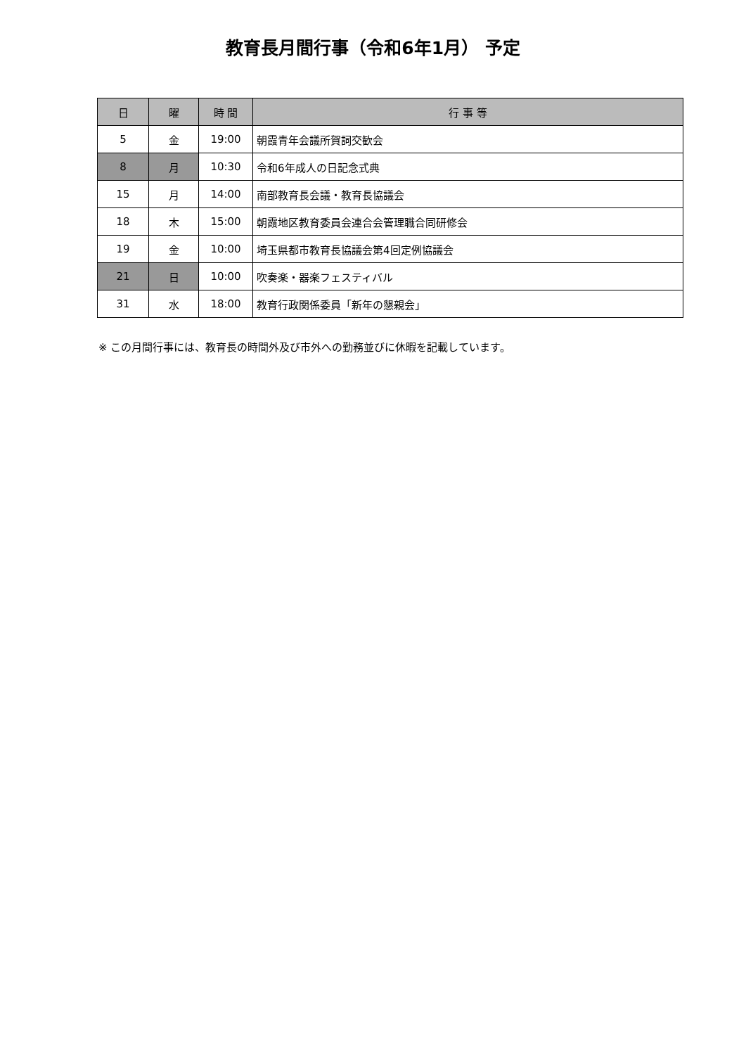教育長月間行事（令和6年1月） 予定
| 日 | 曜 | 時 間 | 行 事 等 |
| --- | --- | --- | --- |
| 5 | 金 | 19:00 | 朝霞青年会議所賀詞交歓会 |
| 8 | 月 | 10:30 | 令和6年成人の日記念式典 |
| 15 | 月 | 14:00 | 南部教育長会議・教育長協議会 |
| 18 | 木 | 15:00 | 朝霞地区教育委員会連合会管理職合同研修会 |
| 19 | 金 | 10:00 | 埼玉県都市教育長協議会第4回定例協議会 |
| 21 | 日 | 10:00 | 吹奏楽・器楽フェスティバル |
| 31 | 水 | 18:00 | 教育行政関係委員「新年の懇親会」 |
※ この月間行事には、教育長の時間外及び市外への勤務並びに休暇を記載しています。